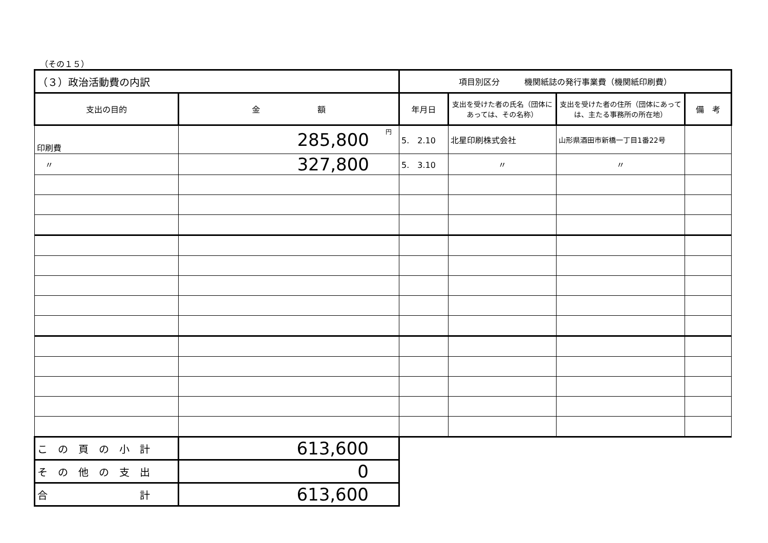（その１５）
| （３）政治活動費の内訳 | | 項目別区分 機関紙誌の発行事業費（機関紙印刷費） | | | |
| --- | --- | --- | --- | --- | --- |
| 支出の目的 | 金 額 | 年月日 | 支出を受けた者の氏名（団体にあっては、その名称） | 支出を受けた者の住所（団体にあっては、主たる事務所の所在地） | 備 考 |
| 印刷費 | 円 285,800 | 5. 2.10 | 北星印刷株式会社 | 山形県酒田市新橋一丁目1番22号 | |
| 〃 | 327,800 | 5. 3.10 | 〃 | 〃 | |
| こ の 頁 の 小 計 | 613,600 | | | | |
| そ の 他 の 支 出 | 0 | | | | |
| 合 計 | 613,600 | | | | |